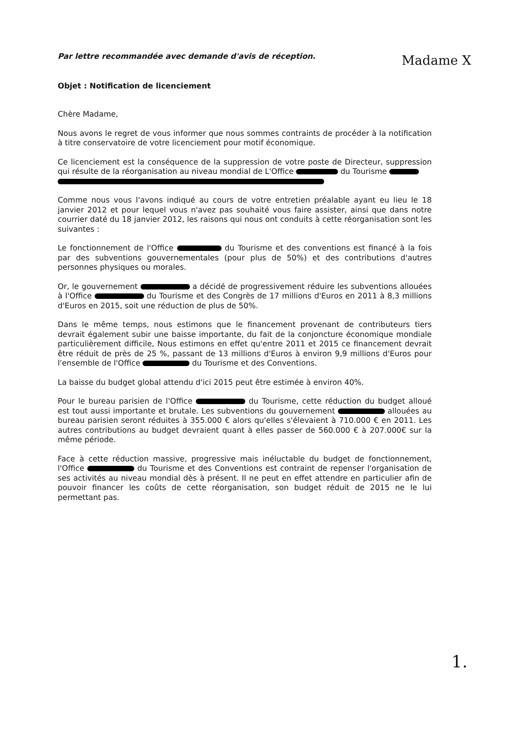Par lettre recommandée avec demande d'avis de réception.
Madame X
Objet : Notification de licenciement
Chère Madame,
Nous avons le regret de vous informer que nous sommes contraints de procéder à la notification à titre conservatoire de votre licenciement pour motif économique.
Ce licenciement est la conséquence de la suppression de votre poste de Directeur, suppression qui résulte de la réorganisation au niveau mondial de L'Office du Tourisme
Comme nous vous l'avons indiqué au cours de votre entretien préalable ayant eu lieu le 18 janvier 2012 et pour lequel vous n'avez pas souhaité vous faire assister, ainsi que dans notre courrier daté du 18 janvier 2012, les raisons qui nous ont conduits à cette réorganisation sont les suivantes :
Le fonctionnement de l'Office du Tourisme et des conventions est financé à la fois par des subventions gouvernementales (pour plus de 50%) et des contributions d'autres personnes physiques ou morales.
Or, le gouvernement a décidé de progressivement réduire les subventions allouées à l'Office du Tourisme et des Congrès de 17 millions d'Euros en 2011 à 8,3 millions d'Euros en 2015, soit une réduction de plus de 50%.
Dans le même temps, nous estimons que le financement provenant de contributeurs tiers devrait également subir une baisse importante, du fait de la conjoncture économique mondiale particulièrement difficile, Nous estimons en effet qu'entre 2011 et 2015 ce financement devrait être réduit de près de 25 %, passant de 13 millions d'Euros à environ 9,9 millions d'Euros pour l'ensemble de l'Office du Tourisme et des Conventions.
La baisse du budget global attendu d'ici 2015 peut être estimée à environ 40%.
Pour le bureau parisien de l'Office du Tourisme, cette réduction du budget alloué est tout aussi importante et brutale. Les subventions du gouvernement allouées au bureau parisien seront réduites à 355.000 € alors qu'elles s'élevaient à 710.000 € en 2011. Les autres contributions au budget devraient quant à elles passer de 560.000 € à 207.000€ sur la même période.
Face à cette réduction massive, progressive mais inéluctable du budget de fonctionnement, l'Office du Tourisme et des Conventions est contraint de repenser l'organisation de ses activités au niveau mondial dès à présent. Il ne peut en effet attendre en particulier afin de pouvoir financer les coûts de cette réorganisation, son budget réduit de 2015 ne le lui permettant pas.
1.